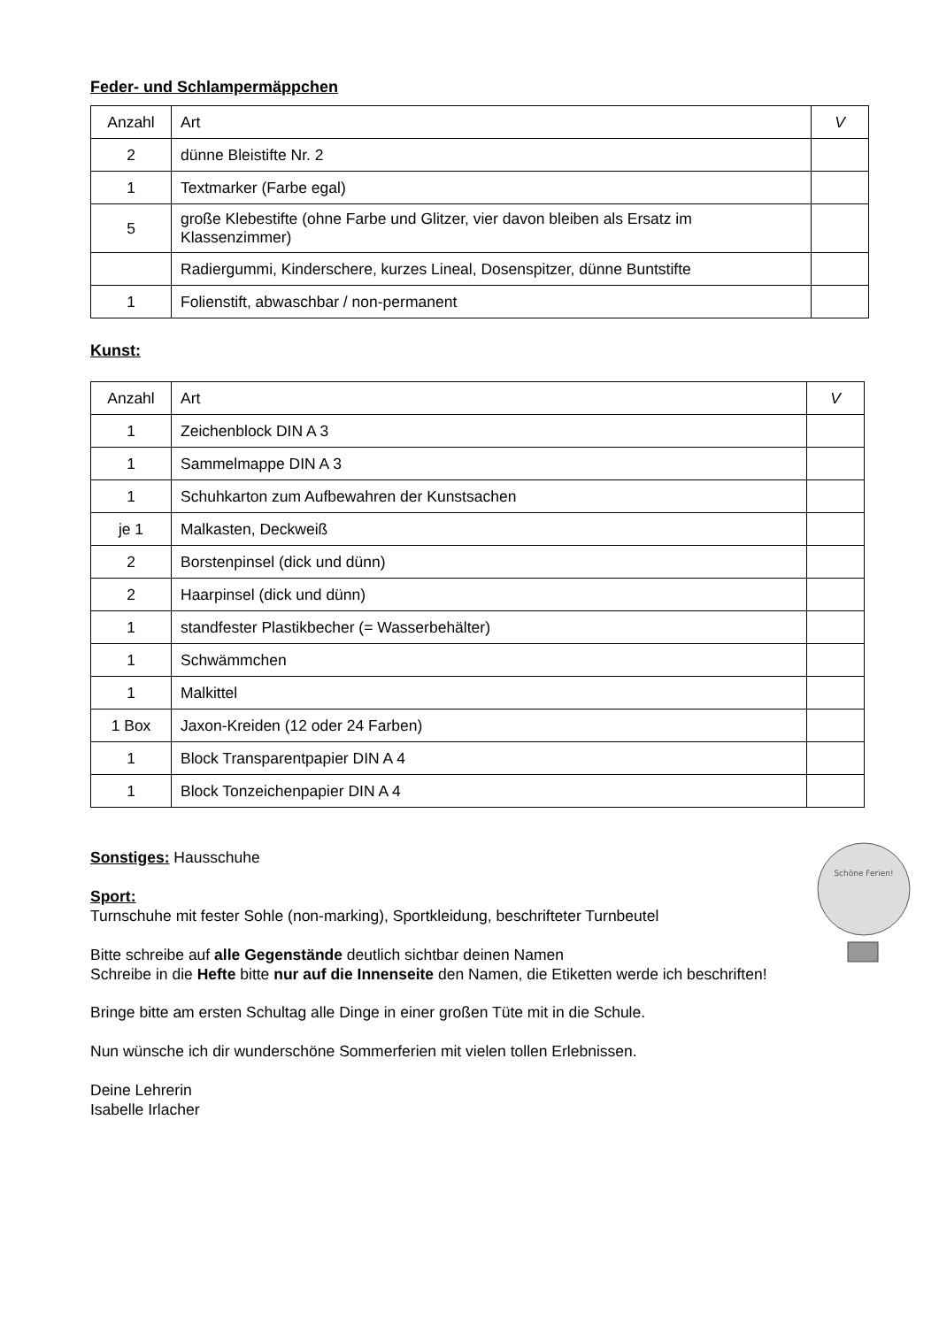Feder- und Schlampermäppchen
| Anzahl | Art | V |
| --- | --- | --- |
| 2 | dünne Bleistifte Nr. 2 | |
| 1 | Textmarker (Farbe egal) | |
| 5 | große Klebestifte (ohne Farbe und Glitzer, vier davon bleiben als Ersatz im Klassenzimmer) | |
| | Radiergummi, Kinderschere, kurzes Lineal, Dosenspitzer, dünne Buntstifte | |
| 1 | Folienstift, abwaschbar / non-permanent | |
Kunst:
| Anzahl | Art | V |
| --- | --- | --- |
| 1 | Zeichenblock DIN A 3 | |
| 1 | Sammelmappe DIN A 3 | |
| 1 | Schuhkarton zum Aufbewahren der Kunstsachen | |
| je 1 | Malkasten, Deckweiß | |
| 2 | Borstenpinsel (dick und dünn) | |
| 2 | Haarpinsel (dick und dünn) | |
| 1 | standfester Plastikbecher (= Wasserbehälter) | |
| 1 | Schwämmchen | |
| 1 | Malkittel | |
| 1 Box | Jaxon-Kreiden (12 oder 24 Farben) | |
| 1 | Block Transparentpapier DIN A 4 | |
| 1 | Block Tonzeichenpapier DIN A 4 | |
Sonstiges: Hausschuhe
Sport:
Turnschuhe mit fester Sohle (non-marking), Sportkleidung, beschrifteter Turnbeutel
Bitte schreibe auf alle Gegenstände deutlich sichtbar deinen Namen
Schreibe in die Hefte bitte nur auf die Innenseite den Namen, die Etiketten werde ich beschriften!
Bringe bitte am ersten Schultag alle Dinge in einer großen Tüte mit in die Schule.
Nun wünsche ich dir wunderschöne Sommerferien mit vielen tollen Erlebnissen.
Deine Lehrerin
Isabelle Irlacher
Schöne Ferien!